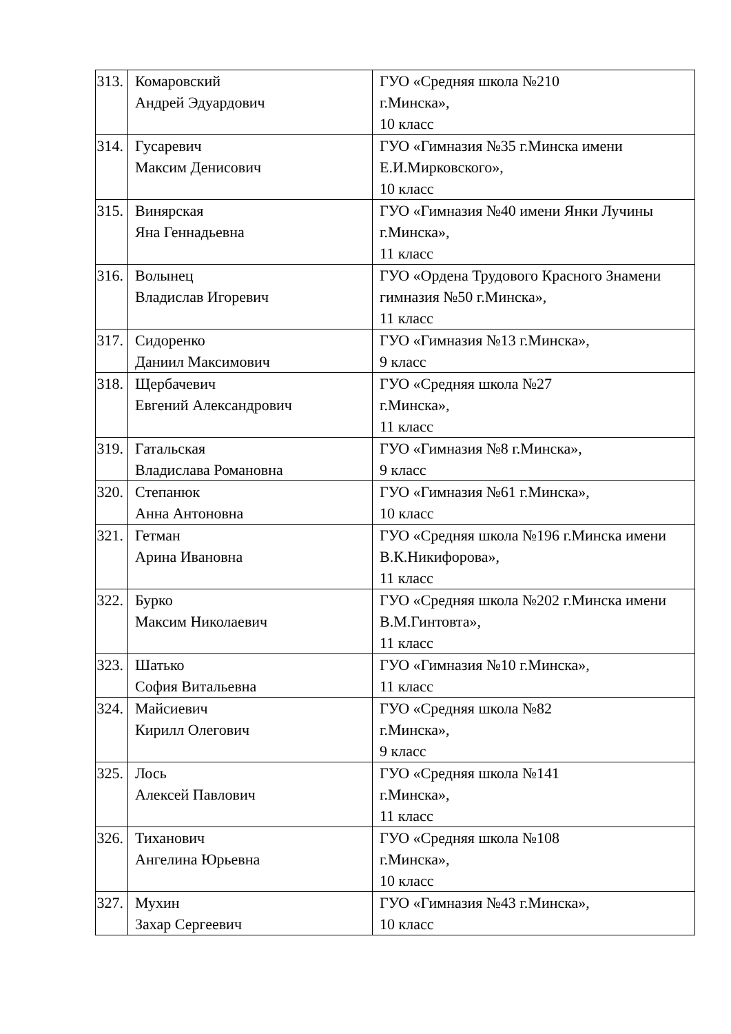| 313. | Комаровский Андрей Эдуардович | ГУО «Средняя школа №210 г.Минска», 10 класс |
| 314. | Гусаревич Максим Денисович | ГУО «Гимназия №35 г.Минска имени Е.И.Мирковского», 10 класс |
| 315. | Винярская Яна Геннадьевна | ГУО «Гимназия №40 имени Янки Лучины г.Минска», 11 класс |
| 316. | Волынец Владислав Игоревич | ГУО «Ордена Трудового Красного Знамени гимназия №50 г.Минска», 11 класс |
| 317. | Сидоренко Даниил Максимович | ГУО «Гимназия №13 г.Минска», 9 класс |
| 318. | Щербачевич Евгений Александрович | ГУО «Средняя школа №27 г.Минска», 11 класс |
| 319. | Гатальская Владислава Романовна | ГУО «Гимназия №8 г.Минска», 9 класс |
| 320. | Степанюк Анна Антоновна | ГУО «Гимназия №61 г.Минска», 10 класс |
| 321. | Гетман Арина Ивановна | ГУО «Средняя школа №196 г.Минска имени В.К.Никифорова», 11 класс |
| 322. | Бурко Максим Николаевич | ГУО «Средняя школа №202 г.Минска имени В.М.Гинтовта», 11 класс |
| 323. | Шатько София Витальевна | ГУО «Гимназия №10 г.Минска», 11 класс |
| 324. | Майсиевич Кирилл Олегович | ГУО «Средняя школа №82 г.Минска», 9 класс |
| 325. | Лось Алексей Павлович | ГУО «Средняя школа №141 г.Минска», 11 класс |
| 326. | Тиханович Ангелина Юрьевна | ГУО «Средняя школа №108 г.Минска», 10 класс |
| 327. | Мухин Захар Сергеевич | ГУО «Гимназия №43 г.Минска», 10 класс |